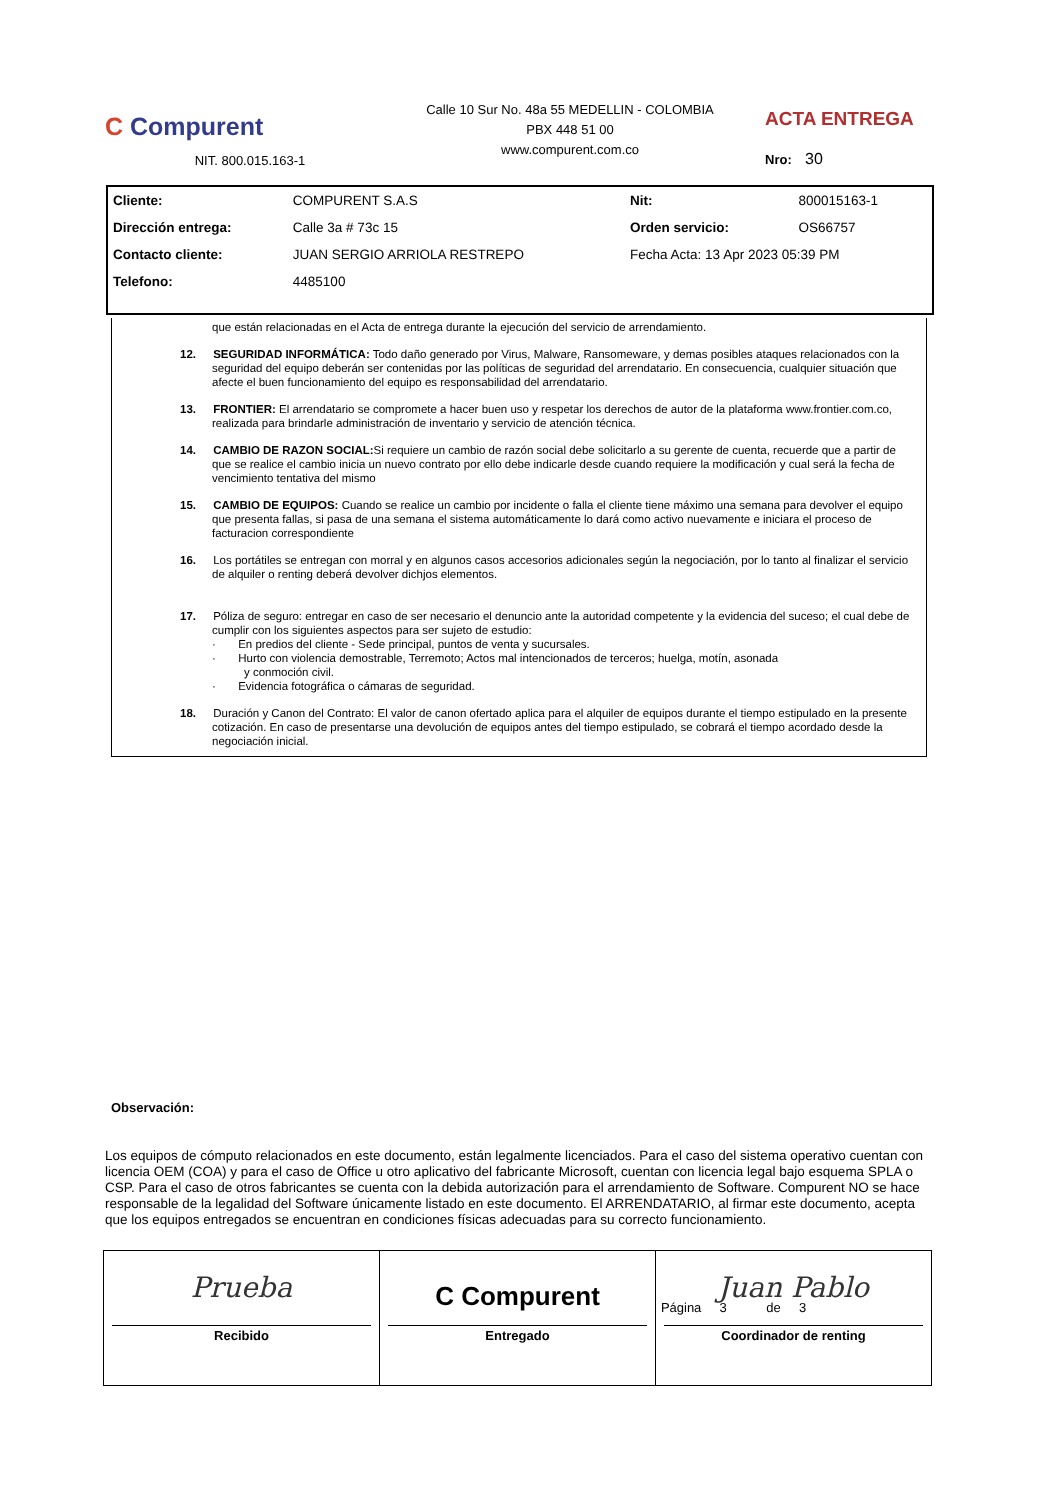C Compurent
NIT. 800.015.163-1
Calle 10 Sur No. 48a 55 MEDELLIN - COLOMBIA
PBX 448 51 00
www.compurent.com.co
ACTA ENTREGA
Nro: 30
| Cliente: | COMPURENT S.A.S | Nit: | 800015163-1 |
| Dirección entrega: | Calle 3a # 73c 15 | Orden servicio: | OS66757 |
| Contacto cliente: | JUAN SERGIO ARRIOLA RESTREPO | Fecha Acta: 13 Apr 2023 05:39 PM | |
| Telefono: | 4485100 | | |
que están relacionadas en el Acta de entrega durante la ejecución del servicio de arrendamiento.
12. SEGURIDAD INFORMÁTICA: Todo daño generado por Virus, Malware, Ransomeware, y demas posibles ataques relacionados con la seguridad del equipo deberán ser contenidas por las políticas de seguridad del arrendatario. En consecuencia, cualquier situación que afecte el buen funcionamiento del equipo es responsabilidad del arrendatario.
13. FRONTIER: El arrendatario se compromete a hacer buen uso y respetar los derechos de autor de la plataforma www.frontier.com.co, realizada para brindarle administración de inventario y servicio de atención técnica.
14. CAMBIO DE RAZON SOCIAL: Si requiere un cambio de razón social debe solicitarlo a su gerente de cuenta, recuerde que a partir de que se realice el cambio inicia un nuevo contrato por ello debe indicarle desde cuando requiere la modificación y cual será la fecha de vencimiento tentativa del mismo
15. CAMBIO DE EQUIPOS: Cuando se realice un cambio por incidente o falla el cliente tiene máximo una semana para devolver el equipo que presenta fallas, si pasa de una semana el sistema automáticamente lo dará como activo nuevamente e iniciara el proceso de facturacion correspondiente
16. Los portátiles se entregan con morral y en algunos casos accesorios adicionales según la negociación, por lo tanto al finalizar el servicio de alquiler o renting deberá devolver dichjos elementos.
17. Póliza de seguro: entregar en caso de ser necesario el denuncio ante la autoridad competente y la evidencia del suceso; el cual debe de cumplir con los siguientes aspectos para ser sujeto de estudio:
· En predios del cliente - Sede principal, puntos de venta y sucursales.
· Hurto con violencia demostrable, Terremoto; Actos mal intencionados de terceros; huelga, motín, asonada
y conmoción civil.
· Evidencia fotográfica o cámaras de seguridad.
18. Duración y Canon del Contrato: El valor de canon ofertado aplica para el alquiler de equipos durante el tiempo estipulado en la presente cotización. En caso de presentarse una devolución de equipos antes del tiempo estipulado, se cobrará el tiempo acordado desde la negociación inicial.
Observación:
Los equipos de cómputo relacionados en este documento, están legalmente licenciados. Para el caso del sistema operativo cuentan con licencia OEM (COA) y para el caso de Office u otro aplicativo del fabricante Microsoft, cuentan con licencia legal bajo esquema SPLA o CSP. Para el caso de otros fabricantes se cuenta con la debida autorización para el arrendamiento de Software. Compurent NO se hace responsable de la legalidad del Software únicamente listado en este documento. El ARRENDATARIO, al firmar este documento, acepta que los equipos entregados se encuentran en condiciones físicas adecuadas para su correcto funcionamiento.
Prueba
Recibido
C Compurent
Entregado
Juan Pablo
Coordinador de renting
Página 3 de 3